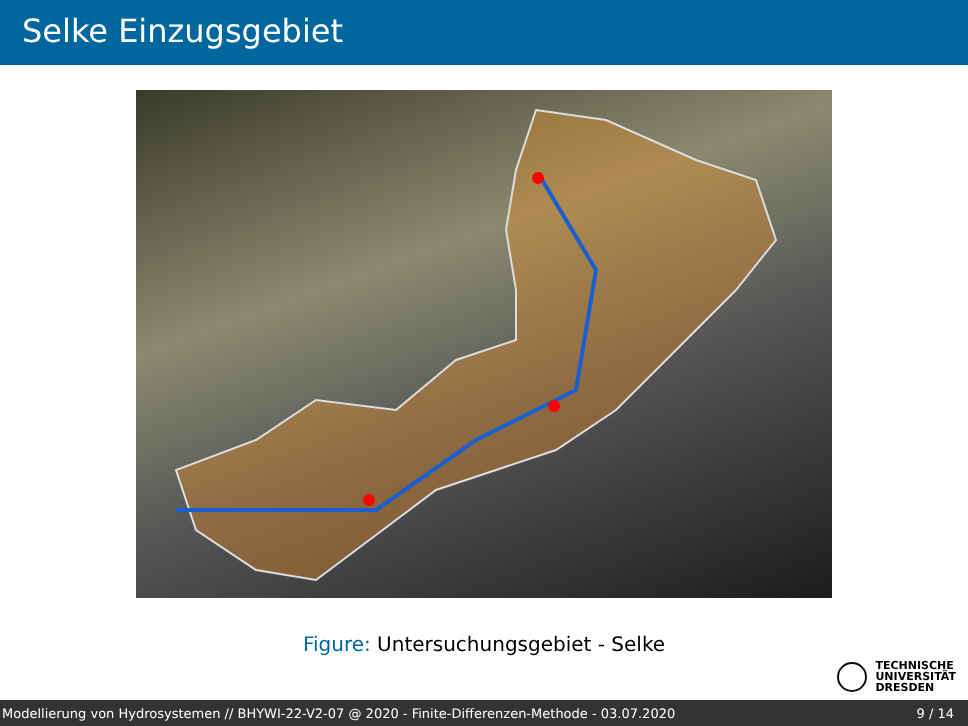Selke Einzugsgebiet
Figure: Untersuchungsgebiet - Selke
TECHNISCHE
UNIVERSITÄT
DRESDEN
Modellierung von Hydrosystemen // BHYWI-22-V2-07 @ 2020 - Finite-Differenzen-Methode - 03.07.2020 9 / 14